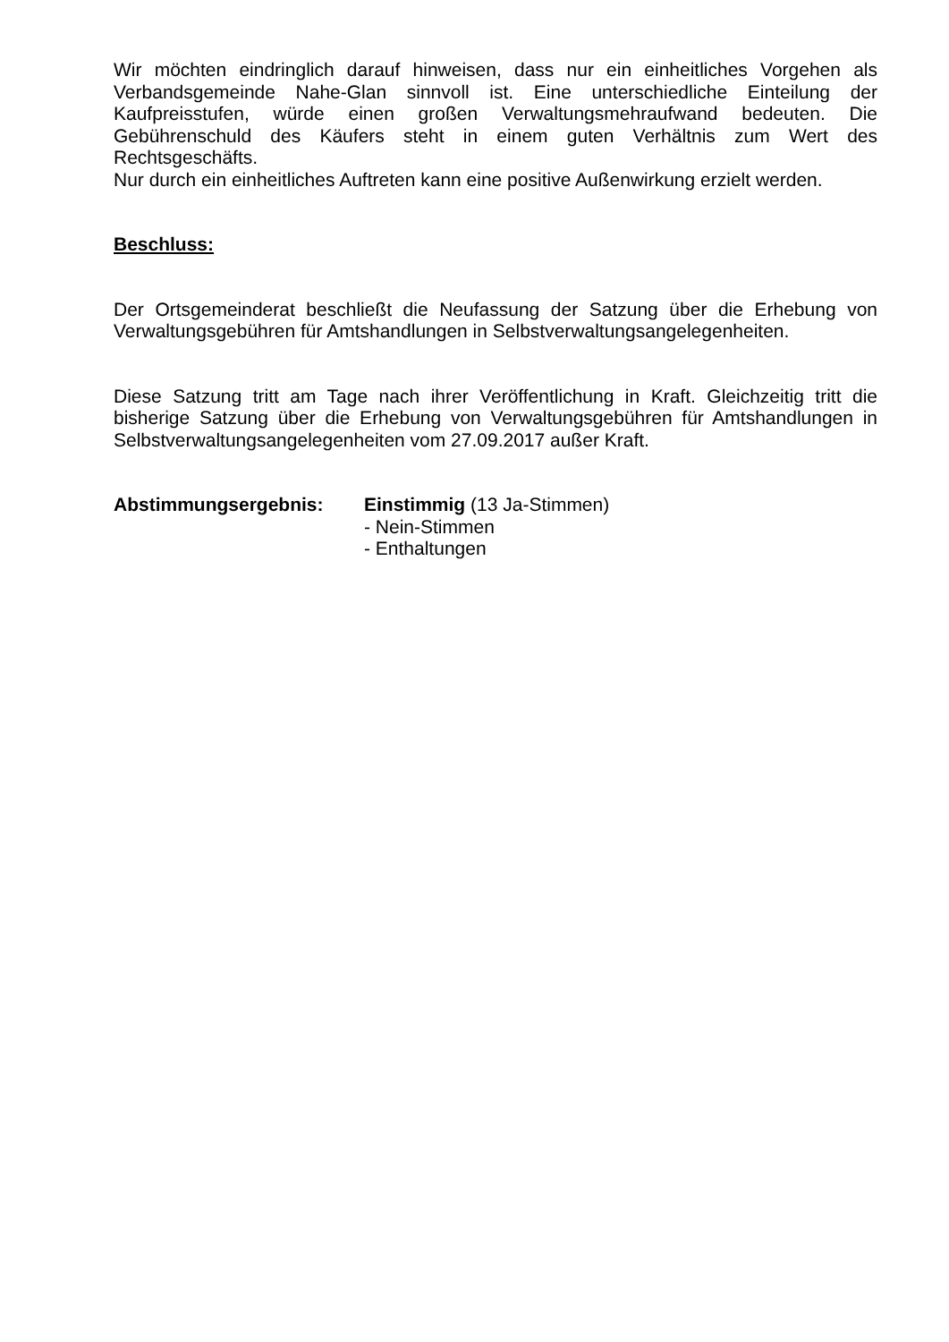Wir möchten eindringlich darauf hinweisen, dass nur ein einheitliches Vorgehen als Verbandsgemeinde Nahe-Glan sinnvoll ist. Eine unterschiedliche Einteilung der Kaufpreisstufen, würde einen großen Verwaltungsmehraufwand bedeuten. Die Gebührenschuld des Käufers steht in einem guten Verhältnis zum Wert des Rechtsgeschäfts.
Nur durch ein einheitliches Auftreten kann eine positive Außenwirkung erzielt werden.
Beschluss:
Der Ortsgemeinderat beschließt die Neufassung der Satzung über die Erhebung von Verwaltungsgebühren für Amtshandlungen in Selbstverwaltungsangelegenheiten.
Diese Satzung tritt am Tage nach ihrer Veröffentlichung in Kraft. Gleichzeitig tritt die bisherige Satzung über die Erhebung von Verwaltungsgebühren für Amtshandlungen in Selbstverwaltungsangelegenheiten vom 27.09.2017 außer Kraft.
Abstimmungsergebnis: Einstimmig (13 Ja-Stimmen)
- Nein-Stimmen
- Enthaltungen